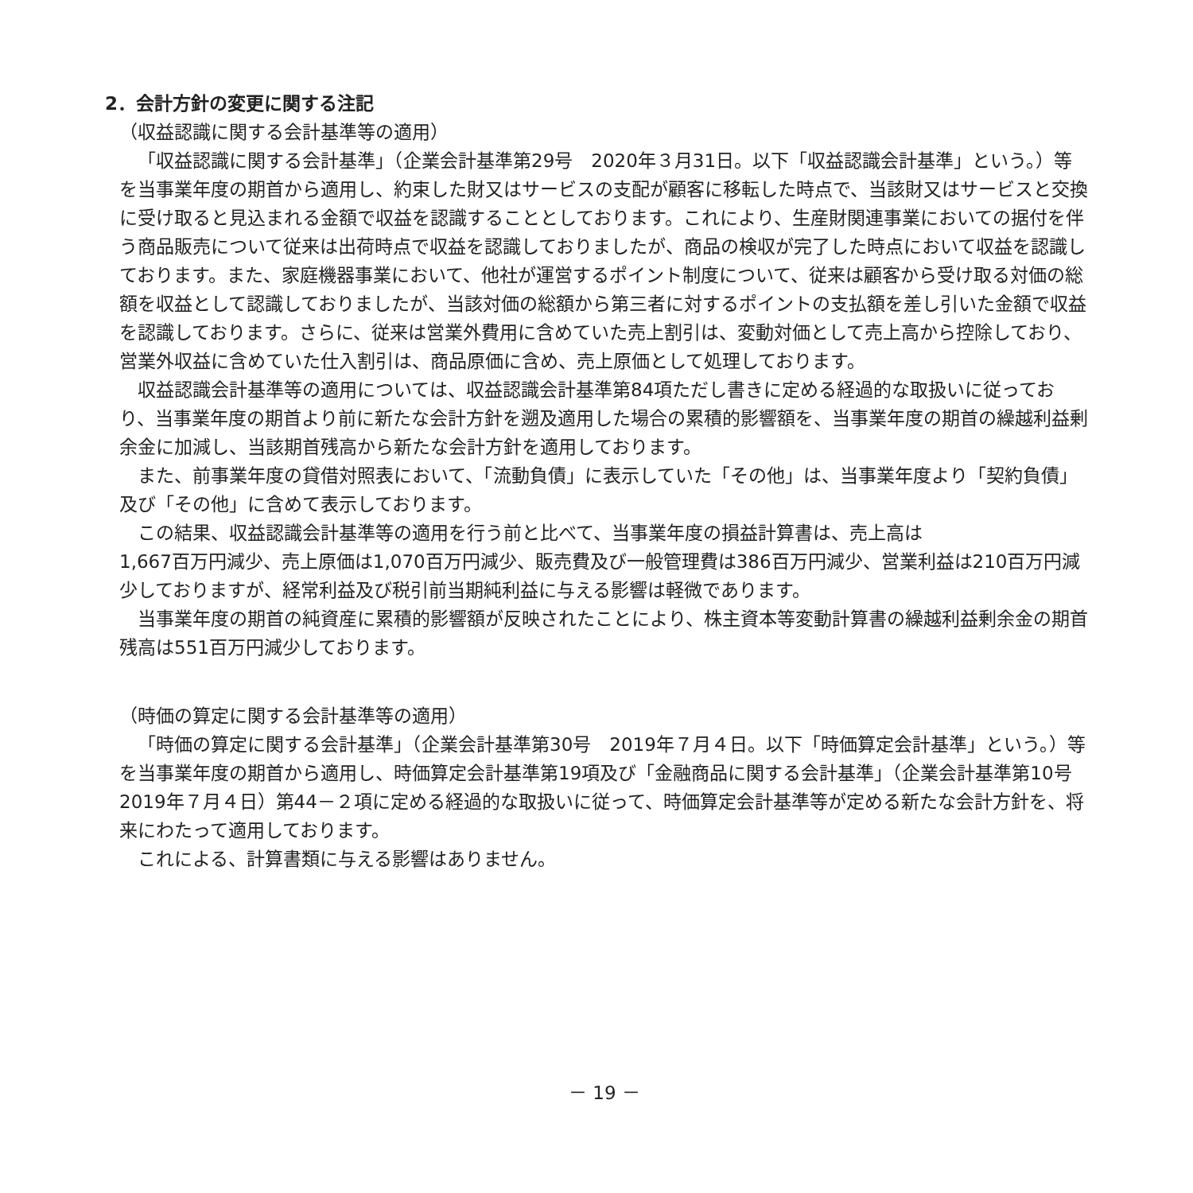2．会計方針の変更に関する注記
（収益認識に関する会計基準等の適用）
「収益認識に関する会計基準」（企業会計基準第29号　2020年３月31日。以下「収益認識会計基準」という。）等を当事業年度の期首から適用し、約束した財又はサービスの支配が顧客に移転した時点で、当該財又はサービスと交換に受け取ると見込まれる金額で収益を認識することとしております。これにより、生産財関連事業においての据付を伴う商品販売について従来は出荷時点で収益を認識しておりましたが、商品の検収が完了した時点において収益を認識しております。また、家庭機器事業において、他社が運営するポイント制度について、従来は顧客から受け取る対価の総額を収益として認識しておりましたが、当該対価の総額から第三者に対するポイントの支払額を差し引いた金額で収益を認識しております。さらに、従来は営業外費用に含めていた売上割引は、変動対価として売上高から控除しており、営業外収益に含めていた仕入割引は、商品原価に含め、売上原価として処理しております。
収益認識会計基準等の適用については、収益認識会計基準第84項ただし書きに定める経過的な取扱いに従っており、当事業年度の期首より前に新たな会計方針を遡及適用した場合の累積的影響額を、当事業年度の期首の繰越利益剰余金に加減し、当該期首残高から新たな会計方針を適用しております。
また、前事業年度の貸借対照表において、「流動負債」に表示していた「その他」は、当事業年度より「契約負債」及び「その他」に含めて表示しております。
この結果、収益認識会計基準等の適用を行う前と比べて、当事業年度の損益計算書は、売上高は
1,667百万円減少、売上原価は1,070百万円減少、販売費及び一般管理費は386百万円減少、営業利益は210百万円減少しておりますが、経常利益及び税引前当期純利益に与える影響は軽微であります。
当事業年度の期首の純資産に累積的影響額が反映されたことにより、株主資本等変動計算書の繰越利益剰余金の期首残高は551百万円減少しております。
（時価の算定に関する会計基準等の適用）
「時価の算定に関する会計基準」（企業会計基準第30号　2019年７月４日。以下「時価算定会計基準」という。）等を当事業年度の期首から適用し、時価算定会計基準第19項及び「金融商品に関する会計基準」（企業会計基準第10号　2019年７月４日）第44－２項に定める経過的な取扱いに従って、時価算定会計基準等が定める新たな会計方針を、将来にわたって適用しております。
これによる、計算書類に与える影響はありません。
－ 19 －